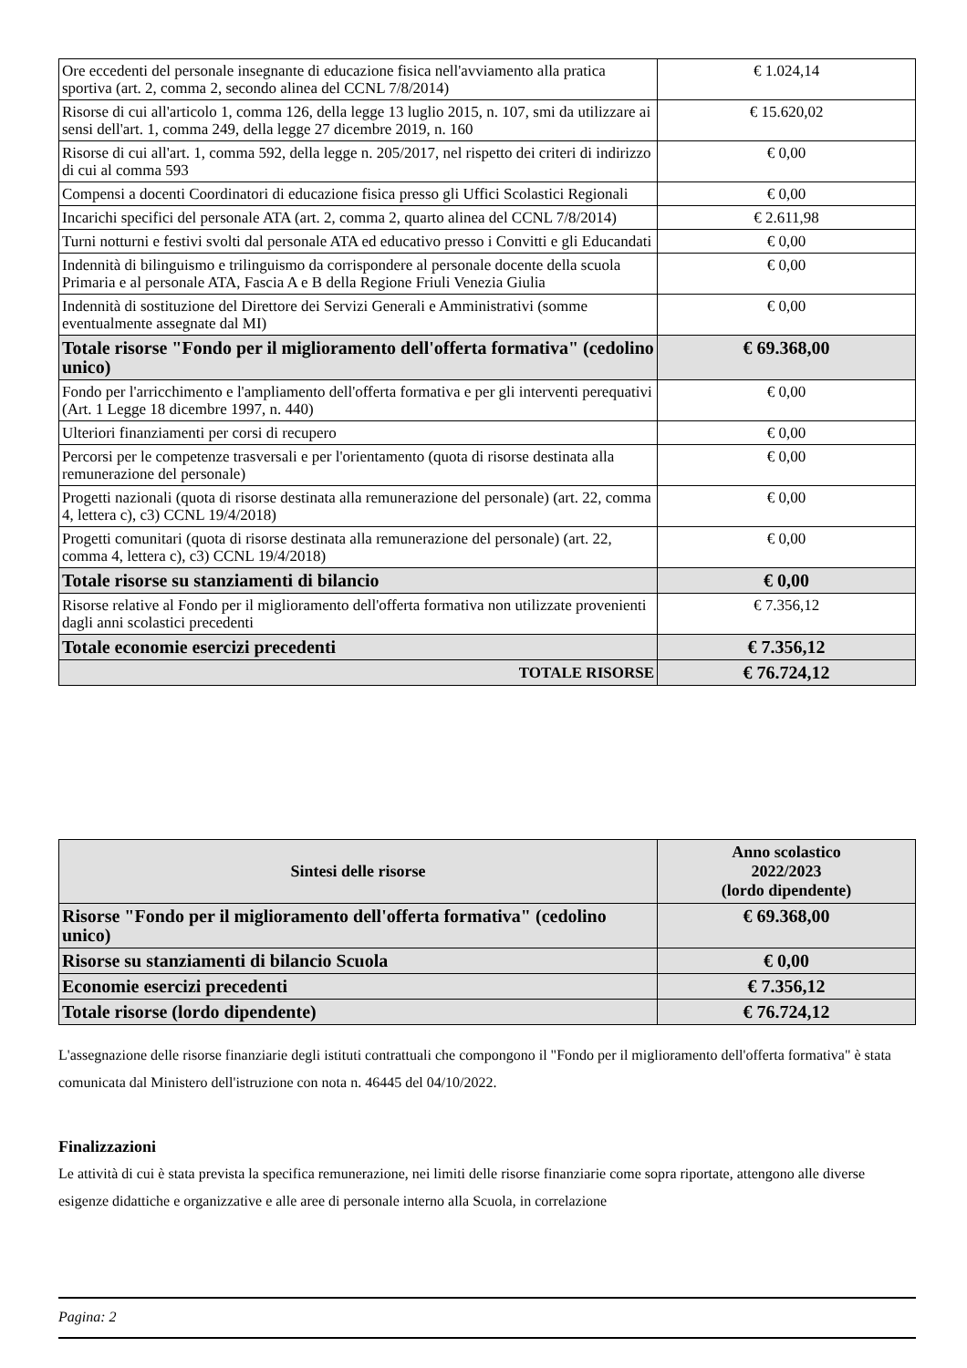| Ore eccedenti del personale insegnante di educazione fisica nell'avviamento alla pratica sportiva (art. 2, comma 2, secondo alinea del CCNL 7/8/2014) | € 1.024,14 |
| Risorse di cui all'articolo 1, comma 126, della legge 13 luglio 2015, n. 107, smi da utilizzare ai sensi dell'art. 1, comma 249, della legge 27 dicembre 2019, n. 160 | € 15.620,02 |
| Risorse di cui all'art. 1, comma 592, della legge n. 205/2017, nel rispetto dei criteri di indirizzo di cui al comma 593 | € 0,00 |
| Compensi a docenti Coordinatori di educazione fisica presso gli Uffici Scolastici Regionali | € 0,00 |
| Incarichi specifici del personale ATA (art. 2, comma 2, quarto alinea del CCNL 7/8/2014) | € 2.611,98 |
| Turni notturni e festivi svolti dal personale ATA ed educativo presso i Convitti e gli Educandati | € 0,00 |
| Indennità di bilinguismo e trilinguismo da corrispondere al personale docente della scuola Primaria e al personale ATA, Fascia A e B della Regione Friuli Venezia Giulia | € 0,00 |
| Indennità di sostituzione del Direttore dei Servizi Generali e Amministrativi (somme eventualmente assegnate dal MI) | € 0,00 |
| Totale risorse "Fondo per il miglioramento dell'offerta formativa" (cedolino unico) | € 69.368,00 |
| Fondo per l'arricchimento e l'ampliamento dell'offerta formativa e per gli interventi perequativi (Art. 1 Legge 18 dicembre 1997, n. 440) | € 0,00 |
| Ulteriori finanziamenti per corsi di recupero | € 0,00 |
| Percorsi per le competenze trasversali e per l'orientamento (quota di risorse destinata alla remunerazione del personale) | € 0,00 |
| Progetti nazionali (quota di risorse destinata alla remunerazione del personale) (art. 22, comma 4, lettera c), c3) CCNL 19/4/2018) | € 0,00 |
| Progetti comunitari (quota di risorse destinata alla remunerazione del personale) (art. 22, comma 4, lettera c), c3) CCNL 19/4/2018) | € 0,00 |
| Totale risorse su stanziamenti di bilancio | € 0,00 |
| Risorse relative al Fondo per il miglioramento dell'offerta formativa non utilizzate provenienti dagli anni scolastici precedenti | € 7.356,12 |
| Totale economie esercizi precedenti | € 7.356,12 |
| TOTALE RISORSE | € 76.724,12 |
| Sintesi delle risorse | Anno scolastico 2022/2023 (lordo dipendente) |
| Risorse "Fondo per il miglioramento dell'offerta formativa" (cedolino unico) | € 69.368,00 |
| Risorse su stanziamenti di bilancio Scuola | € 0,00 |
| Economie esercizi precedenti | € 7.356,12 |
| Totale risorse (lordo dipendente) | € 76.724,12 |
L'assegnazione delle risorse finanziarie degli istituti contrattuali che compongono il "Fondo per il miglioramento dell'offerta formativa" è stata comunicata dal Ministero dell'istruzione con nota n. 46445 del 04/10/2022.
Finalizzazioni
Le attività di cui è stata prevista la specifica remunerazione, nei limiti delle risorse finanziarie come sopra riportate, attengono alle diverse esigenze didattiche e organizzative e alle aree di personale interno alla Scuola, in correlazione
Pagina: 2